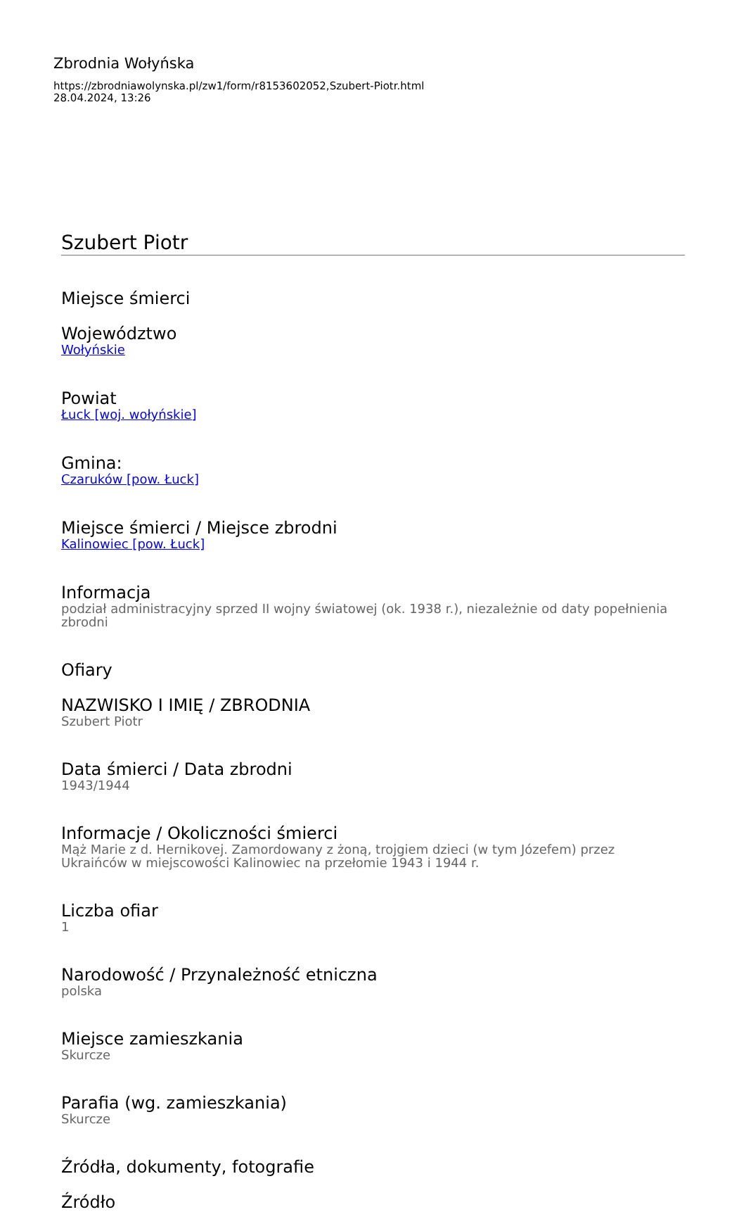Zbrodnia Wołyńska
https://zbrodniawolynska.pl/zw1/form/r8153602052,Szubert-Piotr.html
28.04.2024, 13:26
Szubert Piotr
Miejsce śmierci
Województwo
Wołyńskie
Powiat
Łuck [woj. wołyńskie]
Gmina:
Czaruków [pow. Łuck]
Miejsce śmierci / Miejsce zbrodni
Kalinowiec [pow. Łuck]
Informacja
podział administracyjny sprzed II wojny światowej (ok. 1938 r.), niezależnie od daty popełnienia zbrodni
Ofiary
NAZWISKO I IMIĘ / ZBRODNIA
Szubert Piotr
Data śmierci / Data zbrodni
1943/1944
Informacje / Okoliczności śmierci
Mąż Marie z d. Hernikovej. Zamordowany z żoną, trojgiem dzieci (w tym Józefem) przez Ukraińców w miejscowości Kalinowiec na przełomie 1943 i 1944 r.
Liczba ofiar
1
Narodowość / Przynależność etniczna
polska
Miejsce zamieszkania
Skurcze
Parafia (wg. zamieszkania)
Skurcze
Źródła, dokumenty, fotografie
Źródło